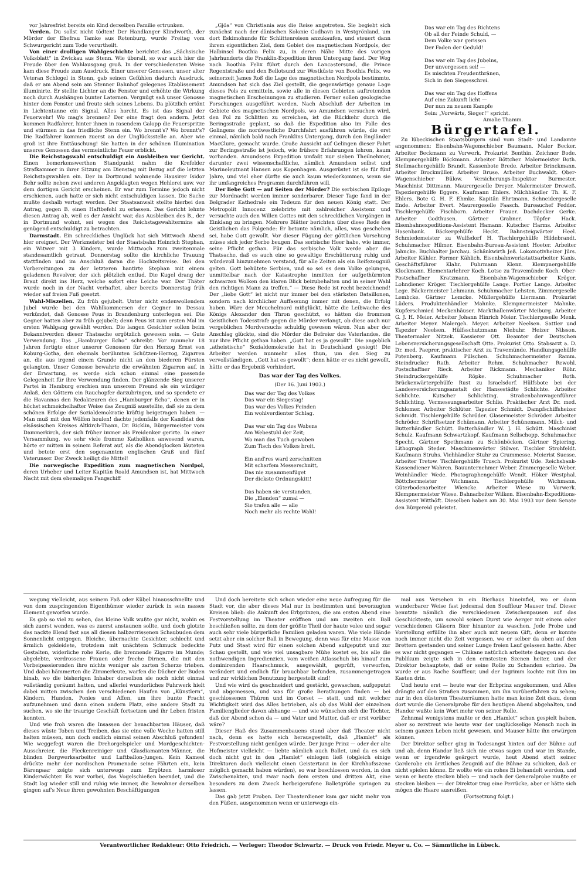vor Jahresfrist bereits ein Kind derselben Familie ertrunken.
Verden. Du sollst nicht tödten! Der Handlanger Klindworth, der Mörder der Ehefrau Tamke aus Rotenburg, wurde Freitag vom Schwurgericht zum Tode verurtheilt.
Von einer drolligen Wahlgeschichte berichtet das „Sächsische Volksblatt“ in Zwickau aus Stenn. Wie überall, so war auch hier die Freude über den Wahlausgang groß. In der verschiedensten Weise kam diese Freude zum Ausdruck. Einer unserer Genossen, unser alter Veteran Schlegel in Stenn, gab seinen Gefühlen dadurch Ausdruck, daß er am Abend sein am Stenner Bahnhof gelegenes Etablissement illuminirte. Er stellte Lichter an die Fenster und erhöhte die Wirkung noch durch Aushängen bunter Laternen. Vergnügt saß unser Genosse hinter dem Fenster und freute sich seines Lebens. Da plötzlich ertönt in Lichtentanne ein Signal. Alles horcht. Es ist das Signal der Feuerwehr! Wo mag's brennen? Der eine fragt den andern. Jetzt kommen Radfahrer, hinter ihnen in rasendem Galopp die Feuerspritze und stürmen in das friedliche Stenn ein. Wo brennt's? Wo brennt's? Die Radfahrer kommen zuerst an der Unglücksstelle an. Aber wie groß ist ihre Enttäuschung! Sie hatten in der schönen Illumination unseres Genossen das vermeintliche Feuer erblickt.
Die Reichstagswahl entschuldigt ein Ausbleiben vor Gericht. Einen bemerkenswerthen Standpunkt nahm die Krefelder Strafkammer in ihrer Sitzung am Dienstag mit Bezug auf die letzten Reichstagswahlen ein. Der in Dortmund wohnende Hausirer Isidor Behr sollte neben zwei anderen Angeklagten wegen Hehlerei usw. vor dem dortigen Gericht erscheinen. Er war zum Termine jedoch nicht erschienen, auch hatte er sich nicht entschuldigen lassen. Die Sache mußte deshalb vertagt werden. Der Staatsanwalt stellte hierbei den Antrag, gegen B. einen Haftbefehl zu erlassen. Das Gericht lehnte diesen Antrag ab, weil es der Ansicht war, das Ausbleiben des B., der in Dortmund wohnt, sei wegen des Reichstagswahltermins als genügend entschuldigt zu betrachten.
Darmstadt. Ein schreckliches Unglück hat sich Mittwoch Abend hier ereignet. Der Werkmeister bei der Staatsbahn Heinrich Stephan, ein Witwer mit 3 Kindern, wurde Mittwoch zum zweitenmale standesamtlich getraut. Donnerstag sollte die kirchliche Trauung stattfinden und im Anschluß daran die Hochzeitsreise. Bei den Vorbereitungen zu der letzteren hantirte Stephan mit einem geladenen Revolver, der sich plötzlich entlud. Die Kugel drang der Braut direkt ins Herz, welche sofort eine Leiche war. Der Thäter wurde noch in der Nacht verhaftet, aber bereits Donnerstag früh wieder auf freien Fuß gesetzt.
Wahl-Miszellen. Zu früh gejubelt. Unter nicht endenwollendem Jubel wurde bei den Wahlkommersen der Gegner in Dessau verkündet, daß Genosse Peus in Brandenburg unterlegen sei. Die Gegner hatten aber zu früh gejubelt; denn Peus ist zum ersten Mal im ersten Wahlgang gewählt worden. Die langen Gesichter sollen beim Bekanntwerden dieser Thatsache ergötzlich gewesen sein. — Gute Verwendung. Das „Hamburger Echo“ schreibt: Vor nunmehr 18 Jahren fertigte einer unserer Genossen für den Herzog Ernst von Koburg-Gotha, den ehemals berühmten Schützen-Herzog, Zigarren an, die aus irgend einem Grunde nicht an den biederen Fürsten gelangten. Unser Genosse bewahrte die erwähnten Zigarren auf, in der Erwartung, es werde sich schon einmal eine passende Gelegenheit für ihre Verwendung finden. Der glänzende Sieg unserer Partei in Hamburg erschien nun unserem Freund als ein würdiger Anlaß, den Göttern ein Rauchopfer darzubringen, und so spendete er die Havannas den Redakteuren des „Hamburger Echo“, denen er in höchst schmeichelhafter Weise das Zeugniß ausstellte, daß sie zu dem schönen Erfolge der Sozialdemokratie kräftig beigetragen haben. — Man muß mit den Wölfen heulen! dachte jedenfalls der Kandidat des elsässischen Kreises Altkirch-Thann, Dr. Ricklin, Bürgermeister vom Dammerkirch, der sich früher immer als Freidenker gerirte. In einer Versammlung, wo sehr viele fromme Katholiken anwesend waren, hörte er mitten in seinem Referat auf, als die Abendglocken läuteten und betete erst den sogenannten englischen Gruß und fünf Vaterunser. Der Zweck heiligt die Mittel!
Die norwegische Expedition zum magnetischen Nordpol, deren Urheber und Leiter Kapitän Roald Amundsen ist, hat Mittwoch Nacht mit dem ehemaligen Fangschiff
„Gjöa“ von Christiania aus die Reise angetreten. Sie begiebt sich zunächst nach der dänischen Kolonie Godhavn in Westgrönland, um dort Eskimohunde für Schlittenreisen anzukaufen, und steuert dann ihrem eigentlichen Ziel, dem Gebiet des magnetischen Nordpols, der Halbinsel Boothia Felix zu, in deren Nähe Mitte des vorigen Jahrhunderts die Franklin-Expedition ihren Untergang fand. Der Weg nach Boothia Felix führt durch den Lancastersund, die Prince Regentstraße und den Bellotsund zur Westküste von Boothia Felix, wo seinerzeit James Roß die Lage des magnetischen Nordpols bestimmte. Amundsen hat sich das Ziel gestellt, die gegenwärtige genaue Lage dieses Pols zu ermitteln, sowie alle in diesen Gebieten auftretenden magnetischen Erscheinungen zu studieren. Ferner sollen geologische Forschungen ausgeführt werden. Nach Abschluß der Arbeiten im Gebiete des magnetischen Nordpols, wo Amundsen versuchen wird, den Pol zu Schlitten zu erreichen, ist die Rückkehr durch die Beringsstraße geplant, so daß die Expedition also im Falle des Gelingens die nordwestliche Durchfahrt ausführen würde, die erst einmal, nämlich bald nach Franklins Untergang, durch den Engländer MacClure, gemacht wurde. Große Aussicht auf Gelingen dieser Fahrt zur Beringsstraße ist jedoch, wie frühere Erfahrungen lehren, kaum vorhanden. Amundsens Expedition umfaßt nur sieben Theilnehmer, darunter zwei wissenschaftliche, nämlich Amundsen selbst und Marineleutnant Hansen aus Kopenhagen. Ausgerüstet ist sie für fünf Jahre, und viel eher dürfte sie auch kaum wiederkommen, wenn sie ihr umfangreiches Programm durchführen will.
Der liebe Gott — auf Seiten der Mörder? Die serbischen Epiloge zur Mordnacht werden immer sonderbarer. Dieser Tage fand in der Belgrader Kathedrale ein Tedeum für den neuen König statt. Der Metropolit Innocenz zelebrirte mit zahlreicher Assistenz und versuchte auch den Willen Gottes mit den schrecklichen Vorgängen in Einklang zu bringen. Mehrere Blätter berichten über diese Rede des Geistlichen das Folgende: Er betonte nämlich, alles, was geschehen sei, habe Gott gewollt. Vor dieser Fügung der göttlichen Vorsehung müsse sich jeder Serbe beugen. Das serbische Heer habe, wie immer, seine Pflicht gethan. Für das serbische Volk werde aber die Thatsache, daß es auch eine so gewaltige Erschütterung ruhig und würdevoll hinzunehmen verstand, für alle Zeiten als ein Reifezeugniß gelten. Gott behütete Serbien, und so sei es dem Volke gelungen, unmittelbar nach der Katastrophe inmitten der aufgethürmten schwarzen Wolken den klaren Blick beizubehalten und in seiner Wahl den richtigen Mann zu treffen.“ — Diese Rede ist recht bezeichnend! Der „liebe Gott“ ist nicht nur immer bei den stärksten Bataillonen, sondern nach kirchlicher Auffassung immer mit denen, die Erfolg haben. Wäre der Meuchelmord mißglückt, hätte die Leibwache des Königs Alexander den Thron geschützt, so hätten die frommen Geistlichen Todesstrafe gegen die Mörder verlangt, ob diese auch nur vergeblichen Mordversuchs schuldig gewesen wären. Nun aber der Anschlag glückte, sind die Mörder die Befreier des Vaterlandes, die nur ihre Pflicht gethan haben. „Gott hat es ja gewollt“. Die angeblich „atheistische“ Sozialdemokratie hat in Deutschland gesiegt! Die Arbeiter werden nunmehr alles thun, um den Sieg zu vervollständigen. „Gott hat es gewollt“; denn hätte er es nicht gewollt, hätte er das Ergebniß verhindert.
Das war der Tag des Volkes.
(Der 16. Juni 1903.)
Das war der Tag des Volkes
Das war ein Siegestag!
Das war des Volkes Feinden
Ein wohlverdienter Schlag.
Das war ein Tag des Webens
Am Webestuhl der Zeit;
Wo man das Tuch gewoben
Zum Tisch des Volkes breit.
Ein and'res ward zerschnitten
Mit scharfem Messerschnitt,
Das nie zusammenfüget
Der dickste Ordnungskitt!
Das haben sie verstanden,
Die „Elenden“ zumal —
Sie trafen alle — alle
Noch mehr als rechte Wahl!
Das war ein Tag des Richtens
Ob all der Feinde Schuld, —
Dem Volke war gerissen
Der Faden der Geduld!
Das war ein Tag des Jubelns,
Der unvergessen sei! —
Es mischten Freudenthränen,
Sich in den Siegesschrei.
Das war ein Tag des Hoffens
Auf eine Zukunft licht —
Der nun zu neuem Kampfe
Sein: „Vorwärts, Sieger!“ spricht.
Amalie Thamm.
Bürgertafel.
Zu lübeckischen Staatsbürgern sind vom Stadt- und Landamte angenommen: Eisenbahn-Wagenschieber Baumann. Maler Becker. Arbeiter Beckmann zu Vorwerk. Prokurist Benthin. Zeichner Bode. Klempnergehülfe Böckmann. Arbeiter Böttcher. Malermeister Both. Stellmachergehülfe Brandt. Kassenbote Brede. Arbeiter Brinckmann. Arbeiter Brockmüller. Arbeiter Bruse. Arbeiter Buchwaldt. Ober-Wagenschieber Bülow. Versicherungs-Inspektor Burmester. Maschinist Dittmann. Maurergeselle Dreyer. Malermeister Dreweß. Tapeziergehülfe Eggers. Kaufmann Ehlers. Milchhändler Th. K. F. Ehlers. Bote G. H. F. Ehmke. Kapitän Ehrtmann. Schneidergeselle Ende. Arbeiter Evert. Maurergeselle Faasch. Bureauchef Fedder. Tischlergehülfe Fischborn. Arbeiter Frauer. Dachdecker Gerke. Arbeiter Godthusen. Gärtner Grabner. Töpfer Hack. Eisenbahnexpeditions-Assistent Hamann. Kutscher Harms. Arbeiter Hasenbank. Bäckergehülfe Heckt. Bahnsteigwärter Heel. Schmiedemeister zu Wulfsdorf H. Tischlergehülfe Hildebrandt. Schuhmacher Hilmer. Eisenbahn-Bureau-Assistent Hoeter. Arbeiter Jahncke. Buchhalter Jarchau. Schänkwirth Jeß. Lokomotivheizer Jürs. Arbeiter Kähler. Former Kählich. Eisenbahnwerkstattsarbeiter Kanis. Geschäftsführer Klahr. Fuhrmann Klenz. Klempnergehülfe Klockmann. Elementarlehrer Koch. Lotse zu Travemünde Koch. Ober-Postschaffner Kratzmann. Eisenbahn-Wagenschieber Kröger. Lohndiener Kröger. Tischlergehülfe Lange. Portier Lange. Arbeiter Lege. Bäckermeister Lehmann. Schuhmacher Lehsten. Zimmergeselle Lembcke. Gärtner Lemcke. Müllergehülfe Liermann. Prokurist Lüders. Produktenhändler Mahnke. Klempnermeister Mahnke. Kupferschmied Meckenhäuser. Markthallenwärter Meiburg. Arbeiter G. J. H. Meier. Arbeiter Johann Hinrich Meier. Tischlergeselle Menk. Arbeiter Meyer. Malergeh. Meyer. Arbeiter Neelsen. Sattler und Tapezier Neelsen. Hülfsschutzmann Niebuhr. Heizer Nilsson. Theatermaler Nitzek. Kassierer Ott. Beamter der Deutschen Lebensversicherungsgesellschaft Otte. Prokurist Otto. Stabsarzt a. D. Dr. med. Paeprer, praktischer Arzt zu Travemünde. Handlungsgehülfe Potenberg. Kaufmann Pülschen. Schuhmachermeister Ramm. Steindrucker Rath. Arbeiter Rehm. Schuhmacher Rewohl. Postschaffner Rieck. Arbeiter Rickmann. Mechaniker Röhr. Steindruckergehülfe Röpke. Schuhmacher Roth. Brückenwärtergehülfe Rust zu Israelsdorf. Hülfsbote bei der Landesversicherungsanstalt der Hansestädte Schlichte. Arbeiter Schlichte. Kutscher Schlichting. Straßenbahnwagenführer Schlichting. Vermessungsarbeiter Schlie. Praktischer Arzt Dr. med. Schlomer. Arbeiter Schlüter. Tapezier Schmidt. Dampfschiffsheizer Schmidt. Tischlergehülfe Schröder. Glasermeister Schröder. Arbeiter Schröder. Schriftsetzer Schümann. Arbeiter Schünemann. Milch- und Butterhändler Schütt. Batterhändler W. J. H. Schütt. Maschinist Schulz. Kaufmann Schwartzkopf. Kaufmann Sellschopp. Schuhmacher Specht. Gärtner Spethmann zu Schönböcken. Gärtner Spiering. Lithograph Steder. Maschinenwärter Stöwer. Tischler Strohfeldt. Kaufmann Struhs. Viehhändler Stuhr zu Crummesse. Meierist Suesse. Arbeiter Tretow. Tischlergehülfe Trusch. Prokurist Ude. Reichsbank-Kassendiener Wahren. Bauunternehmer Weber. Zimmergeselle Weber. Weinhändler Wede. Photographengehülfe Wendt. Höker Westphal. Böttchermeister Wichmann. Tischlergehülfe Wichmann. Güterbodenarbeiter Wiencke. Arbeiter Wiese zu Vorwerk. Klempnermeister Wiese. Bahnarbeiter Wilken. Eisenbahn-Expeditions-Assistent Witthöft. Dieselben haben am 30. Mai 1903 vor dem Senate den Bürgereid geleistet.
wegung vielleicht, aus seinem Faß oder Kübel hinausschnellte und von dem zuspringenden Eigenthümer wieder zurück in sein nasses Element geworfen wurde.
Es gab so viel zu sehen, das kleine Volk wußte gar nicht, wohin es sich zuerst wenden, was es zuerst anstaunen sollte, und doch glotzte das nackte Elend fast aus all diesen halbzerrissenen Schaubuden dem Sonnenlicht entgegen. Bleiche, übernachte Gesichter, schlecht und ärmlich gekleidete, trotzdem mit unächtem Schmuck bedeckte Gestalten, widerliche rohe Kerle, die brennende Zigarre im Munde; abgelebte, verdrossene Frauen oder freche Dirnen, die mit den Vorbeipassierenden ihre nichts weniger als zarten Scherze trieben. Und dabei hämmerten die Zimmerleute, warfen die Dächer der Buden hinab, wo die bisherigen Inhaber derselben sie noch nicht einmal vollständig geräumt hatten, und allerlei wunderliches Fuhrwerk hielt dabei mitten zwischen den verschiedenen Haufen von „Künstlern“, Kindern, Hunden, Ponies und Affen, um ihre bunte Fracht aufzunehmen und dann einen andern Platz, eine andere Stadt zu suchen, wo sie ihr traurige Geschäft fortsetzen und ihr Leben fristen konnten.
Und wie froh waren die Insassen der benachbarten Häuser, daß dieses wüste Toben und Treiben, das sie eine volle Woche hatten still halten müssen, nun doch endlich einmal seinen Abschluß gefunden! Wie weggefegt waren die Drehorgelspieler und Mordgeschichten-Ausschreier, die Fleckenreiniger und Glasdiamanten-Männer, die blinden Bergwerksarbeiter und Luftballon-Jungen. Kein Kameel drückte mehr der nordischen Promenade seine Fährten ein, kein Bärenpaar zeigte sich unterwegs zum Ergötzen harmloser Kinderwächter. Es war vorbei, das Vogelschießen beendet, und die Stadt lag wieder still und ruhig wie immer, die Bewohner derselben gingen auf's Neue ihren gewohnten Beschäftigungen
Und doch bereitete sich schon wieder eine neue Aufregung für die Stadt vor, die aber dieses Mal nur in bestimmten und bevorzugten Kreisen blieb: die Ankunft des Erbprinzen, die am ersten Abend eine Festvorstellung im Theater eröffnen und am zweiten ein Ball beschließen sollte, zu dem der größte Theil der haute volee und sogar auch sehr viele bürgerliche Familien geladen waren. Wie viele Hände setzt aber ein solcher Ball in Bewegung, denn was für eine Masse von Putz und Staat wird für einen solchen Abend aufgeputzt und zur Schau gestellt, und wie viel unsagbare Mühe kostet es, bis alle die nothwendigen Ingredienzien, vom weißen Atlasschuh bis hinauf zum dominirenden Haarschmuck, ausgewählt, geprüft, verworfen, verändert und endlich für brauchbar befunden, zusammengetragen und zur wirklichen Benutzung hergestellt sind!
Und wie wird da geschneidert und gestärkt, gewaschen, aufgeputzt und abgemessen, und was für große Berathungen finden — bei geschlossenen Thüren und im Corset — statt, und mit welcher Wichtigkeit wird das Alles betrieben, als ob das Wohl der einzelnen Familienglieder davon abhange — und wie wünschen sich die Töchter, daß der Abend schon da — und Vater und Mutter, daß er erst vorüber wäre?
Dieser Haß des Zusammenbauens stand aber daß Theater nicht nach, denn es hatte sich herausgestellt, daß „Hamlet“ als Festvorstellung nicht genügen würde. Der junge Prinz — oder der alte Hofmeister vielleicht — liebte nämlich auch Ballet, und da es sich doch nicht gut in den „Hamlet“ einlegen ließ (obgleich einige Direktoren doch vielleicht einen Geistertanz in der Kirchhofsszene möglich gemacht haben würden), so war beschlossen worden, in den Zwischenakten, und zwar nach dem ersten und dritten Akt, eine besonders zu dem Zweck herbeigerufene Balletgröße springen zu lassen.
Das gab jetzt Proben. Der Theaterdiener kam gar nicht mehr von den Füßen, ausgenommen wenn er unterwegs ein-
mal aus Versehen in ein Bierhaus hineinfiel, wo er dann wunderbarer Weise fast jedesmal den Souffleur Mauser traf. Dieser benutzte nämlich die verschiedenen Zwischenpausen auf das Geschickteste, um sowohl seinen Durst wie Aerger mit einem oder verschiedenen Gläsern Bier hinunter zu waschen. Jede Probe und Vorstellung erfüllte ihn aber auch mit neuem Gift, denn er konnte noch immer nicht die Zeit vergessen, wo er selber da oben auf den Brettern gestanden und seiner Lunge freien Lauf gelassen hatte. Aber es war nicht gegangen — Chikane natürlich arbeitete dagegen an: das Publikum zeigte sich in den ernstesten Szenen heiter, und der Direktor behauptete, daß er seine Rolle zu Schanden schriee. Da wurde er aus Rache Souffleur, und der Ingrimm kochte mit ihm im Kasten drin.
Und heute erst — heute war der Erbprinz angekommen, und Alles drängte auf den Straßen zusammen, um ihn vorüberfahren zu sehen; nur in den düsteren Theaterräumen hatte man keine Zeit dazu, denn dort wurde die Generalprobe für den heutigen Abend abgehalten, und Handor wußte kein Wort mehr von seiner Rolle.
Zehnmal wenigstens mußte er den „Hamlet“ schon gespielt haben, aber so zerstreut wie heute war der unglückselige Mensch noch in seinem ganzen Leben nicht gewesen, und Mauser hätte ihn erwürgen können.
Der Direktor selber ging in Todesangst hinten auf der Bühne auf und ab, denn Handor ließ sich nie etwas sagen und war im Stande, wenn er irgendwie geärgert wurde, heut Abend statt seiner Garderobe ein ärztliches Zeugniß auf die Bühne zu schicken, daß er nicht spielen könne. Er wollte wie ein rohes Ei behandelt werden, und wenn er heute stecken blieb — und nach der Generalprobe mußte er stecken bleiben —: der Direktor trug eine Perrücke, aber er hätte sich mögen die Haare ausreißen.
(Fortsetzung folgt.)
Verantwortlicher Redakteur: Otto Friedrich. — Verleger: Theodor Schwartz. — Druck von Friedr. Meyer u. Co. — Sämmtliche in Lübeck.